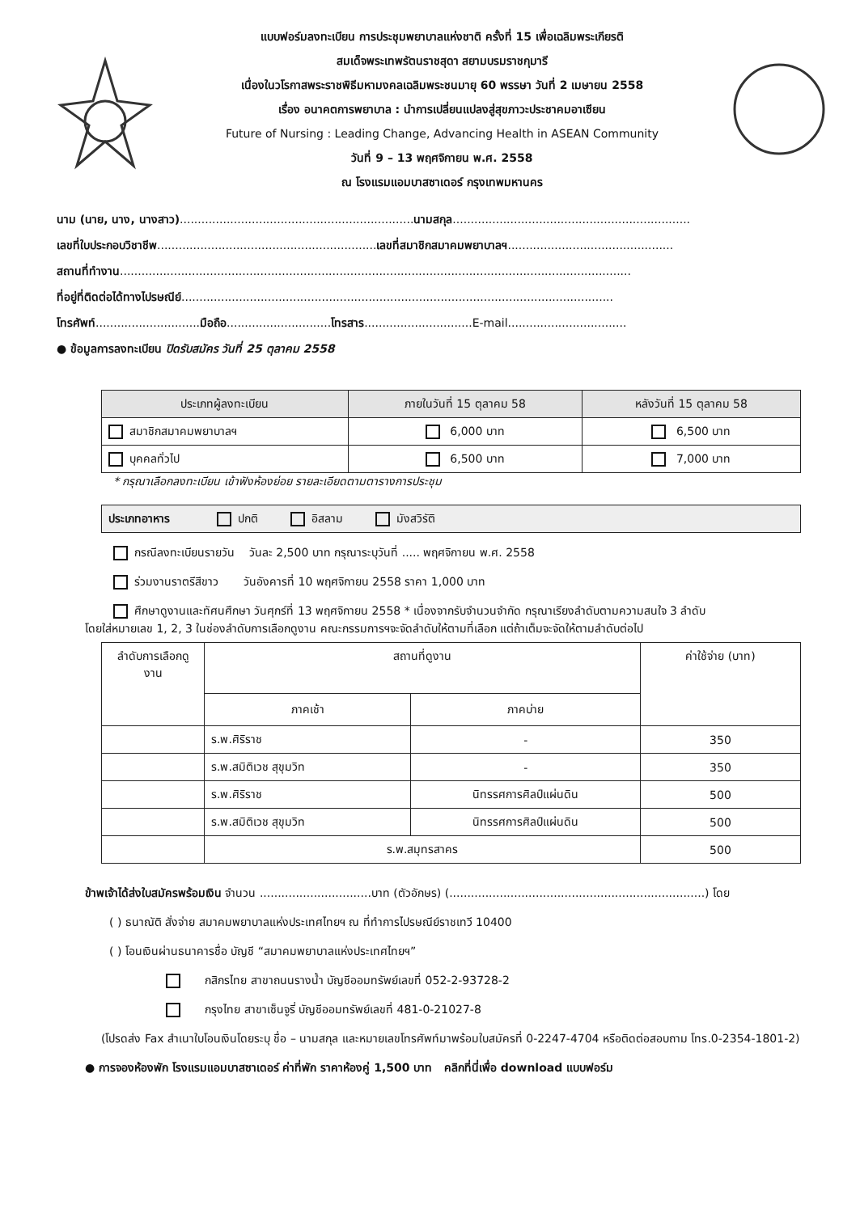แบบฟอร์มลงทะเบียน การประชุมพยาบาลแห่งชาติ ครั้งที่ 15 เพื่อเฉลิมพระเกียรติ
สมเด็จพระเทพรัตนราชสุดา สยามบรมราชกุมารี
เนื่องในวโรกาสพระราชพิธีมหามงคลเฉลิมพระชนมายุ 60 พรรษา วันที่ 2 เมษายน 2558
เรื่อง อนาคตการพยาบาล : นำการเปลี่ยนแปลงสู่สุขภาวะประชาคมอาเซียน
Future of Nursing : Leading Change, Advancing Health in ASEAN Community
วันที่ 9 – 13 พฤศจิกายน พ.ศ. 2558
ณ โรงแรมแอมบาสซาเดอร์ กรุงเทพมหานคร
นาม (นาย, นาง, นางสาว).................................................................นามสกุล..................................................................
เลขที่ใบประกอบวิชาชีพ.............................................................เลขที่สมาชิกสมาคมพยาบาลฯ..............................................
สถานที่ทำงาน..............................................................................................................................................
ที่อยู่ที่ติดต่อได้ทางไปรษณีย์........................................................................................................................
โทรศัพท์.............................มือถือ.............................โทรสาร..............................E-mail.................................
● ข้อมูลการลงทะเบียน ปิดรับสมัคร วันที่ 25 ตุลาคม 2558
| ประเภทผู้ลงทะเบียน | ภายในวันที่ 15 ตุลาคม 58 | หลังวันที่ 15 ตุลาคม 58 |
| --- | --- | --- |
| สมาชิกสมาคมพยาบาลฯ | 6,000 บาท | 6,500 บาท |
| บุคคลทั่วไป | 6,500 บาท | 7,000 บาท |
* กรุณาเลือกลงทะเบียน เข้าฟังห้องย่อย รายละเอียดตามตารางการประชุม
| ประเภทอาหาร ปกติ อิสลาม มังสวิรัติ |
กรณีลงทะเบียนรายวัน วันละ 2,500 บาท กรุณาระบุวันที่ ..... พฤศจิกายน พ.ศ. 2558
ร่วมงานราตรีสีขาว วันอังคารที่ 10 พฤศจิกายน 2558 ราคา 1,000 บาท
ศึกษาดูงานและทัศนศึกษา วันศุกร์ที่ 13 พฤศจิกายน 2558 * เนื่องจากรับจำนวนจำกัด กรุณาเรียงลำดับตามความสนใจ 3 ลำดับ
โดยใส่หมายเลข 1, 2, 3 ในช่องลำดับการเลือกดูงาน คณะกรรมการฯจะจัดลำดับให้ตามที่เลือก แต่ถ้าเต็มจะจัดให้ตามลำดับต่อไป
| ลำดับการเลือกดูงาน | สถานที่ดูงาน | | ค่าใช้จ่าย (บาท) |
| --- | --- | --- | --- |
| | ภาคเช้า | ภาคบ่าย | |
| | ร.พ.ศิริราช | - | 350 |
| | ร.พ.สมิติเวช สุขุมวิท | - | 350 |
| | ร.พ.ศิริราช | นิทรรศการศิลป์แผ่นดิน | 500 |
| | ร.พ.สมิติเวช สุขุมวิท | นิทรรศการศิลป์แผ่นดิน | 500 |
| | ร.พ.สมุทรสาคร | | 500 |
ข้าพเจ้าได้ส่งใบสมัครพร้อมเงิน จำนวน ...............................บาท (ตัวอักษร) (.......................................................................) โดย
( ) ธนาณัติ สั่งจ่าย สมาคมพยาบาลแห่งประเทศไทยฯ ณ ที่ทำการไปรษณีย์ราชเทวี 10400
( ) โอนเงินผ่านธนาคารชื่อ บัญชี “สมาคมพยาบาลแห่งประเทศไทยฯ”
กสิกรไทย สาขาถนนรางน้ำ บัญชีออมทรัพย์เลขที่ 052-2-93728-2
กรุงไทย สาขาเซ็นจูรี่ บัญชีออมทรัพย์เลขที่ 481-0-21027-8
(โปรดส่ง Fax สำเนาใบโอนเงินโดยระบุ ชื่อ – นามสกุล และหมายเลขโทรศัพท์มาพร้อมใบสมัครที่ 0-2247-4704 หรือติดต่อสอบถาม โทร.0-2354-1801-2)
● การจองห้องพัก โรงแรมแอมบาสซาเดอร์ ค่าที่พัก ราคาห้องคู่ 1,500 บาท คลิกที่นี่เพื่อ download แบบฟอร์ม